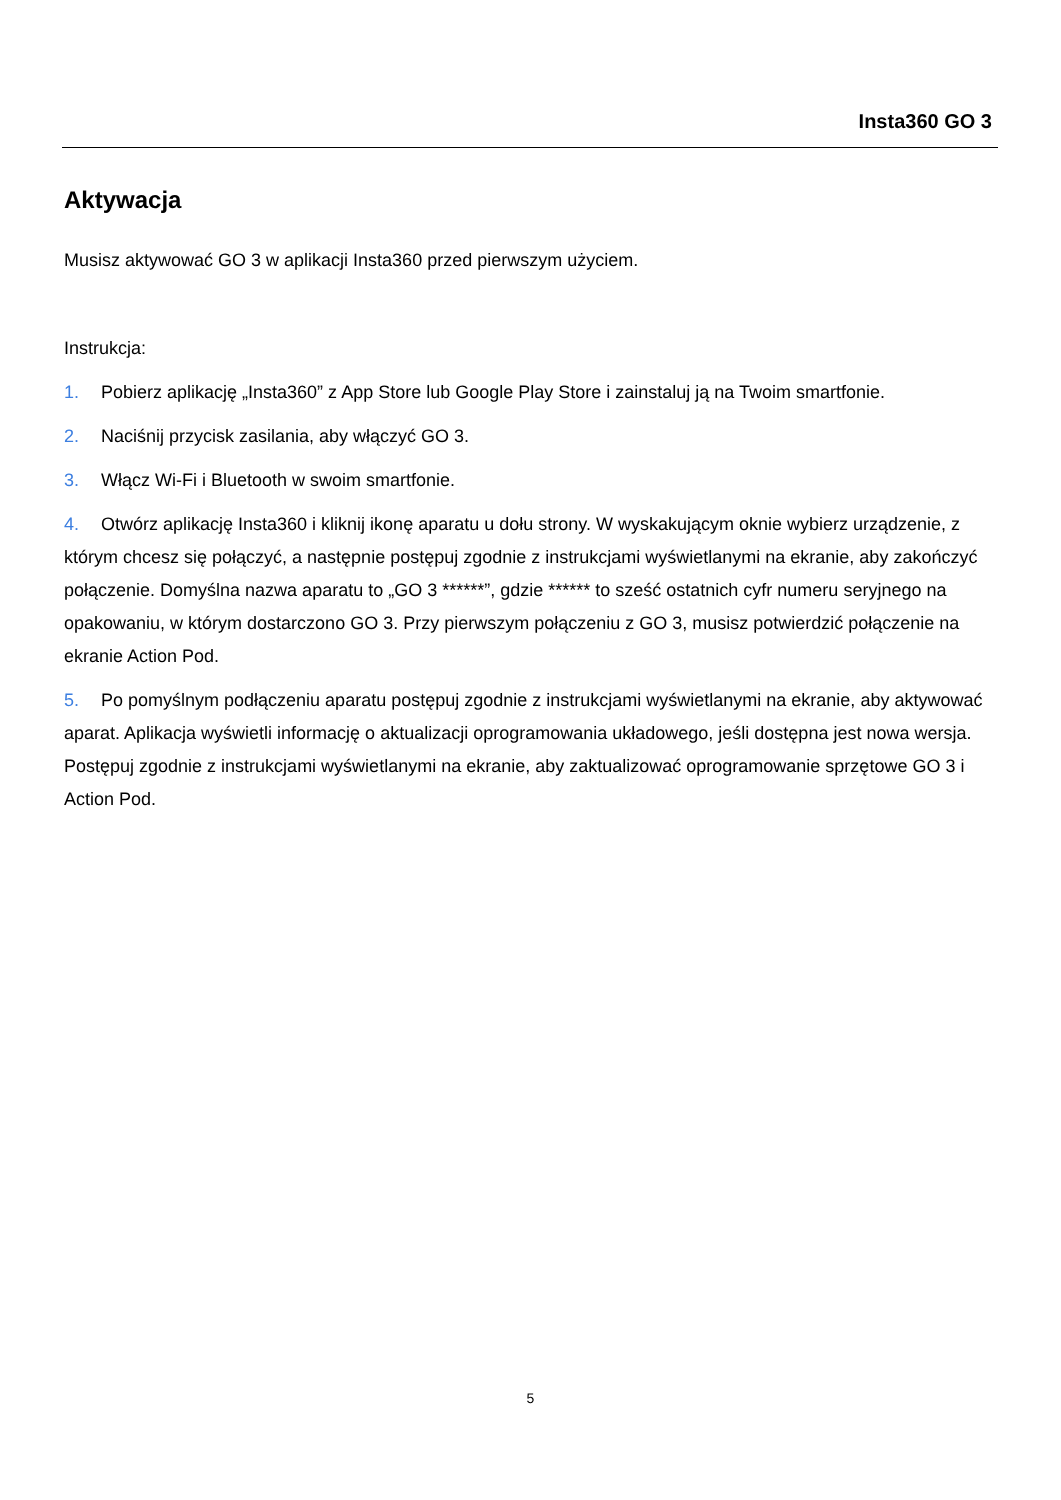Insta360 GO 3
Aktywacja
Musisz aktywować GO 3 w aplikacji Insta360 przed pierwszym użyciem.
Instrukcja:
1. Pobierz aplikację „Insta360” z App Store lub Google Play Store i zainstaluj ją na Twoim smartfonie.
2. Naciśnij przycisk zasilania, aby włączyć GO 3.
3. Włącz Wi-Fi i Bluetooth w swoim smartfonie.
4. Otwórz aplikację Insta360 i kliknij ikonę aparatu u dołu strony. W wyskakującym oknie wybierz urządzenie, z którym chcesz się połączyć, a następnie postępuj zgodnie z instrukcjami wyświetlanymi na ekranie, aby zakończyć połączenie. Domyślna nazwa aparatu to „GO 3 ******”, gdzie ****** to sześć ostatnich cyfr numeru seryjnego na opakowaniu, w którym dostarczono GO 3. Przy pierwszym połączeniu z GO 3, musisz potwierdzić połączenie na ekranie Action Pod.
5. Po pomyślnym podłączeniu aparatu postępuj zgodnie z instrukcjami wyświetlanymi na ekranie, aby aktywować aparat. Aplikacja wyświetli informację o aktualizacji oprogramowania układowego, jeśli dostępna jest nowa wersja. Postępuj zgodnie z instrukcjami wyświetlanymi na ekranie, aby zaktualizować oprogramowanie sprzętowe GO 3 i Action Pod.
5